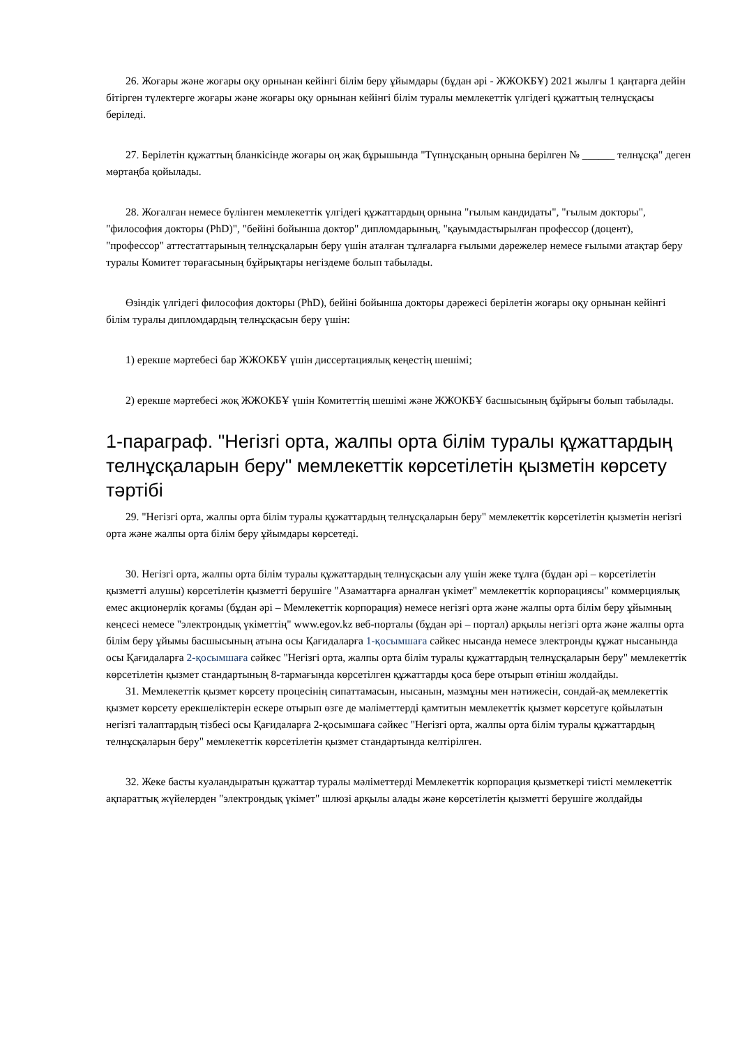26. Жоғары және жоғары оқу орнынан кейінгі білім беру ұйымдары (бұдан әрі - ЖЖОКБҰ) 2021 жылғы 1 қаңтарға дейін бітірген түлектерге жоғары және жоғары оқу орнынан кейінгі білім туралы мемлекеттік үлгідегі құжаттың телнұсқасы беріледі.
27. Берілетін құжаттың бланкісінде жоғары оң жақ бұрышында "Түпнұсқаның орнына берілген № ______ телнұсқа" деген мөртаңба қойылады.
28. Жоғалған немесе бүлінген мемлекеттік үлгідегі құжаттардың орнына "ғылым кандидаты", "ғылым докторы", "философия докторы (PhD)", "бейіні бойынша доктор" дипломдарының, "қауымдастырылған профессор (доцент), "профессор" аттестаттарының телнұсқаларын беру үшін аталған тұлғаларға ғылыми дәрежелер немесе ғылыми атақтар беру туралы Комитет төрағасының бұйрықтары негіздеме болып табылады.
Өзіндік үлгідегі философия докторы (PhD), бейіні бойынша докторы дәрежесі берілетін жоғары оқу орнынан кейінгі білім туралы дипломдардың телнұсқасын беру үшін:
1) ерекше мәртебесі бар ЖЖОКБҰ үшін диссертациялық кеңестің шешімі;
2) ерекше мәртебесі жоқ ЖЖОКБҰ үшін Комитеттің шешімі және ЖЖОКБҰ басшысының бұйрығы болып табылады.
1-параграф. "Негізгі орта, жалпы орта білім туралы құжаттардың телнұсқаларын беру" мемлекеттік көрсетілетін қызметін көрсету тәртібі
29. "Негізгі орта, жалпы орта білім туралы құжаттардың телнұсқаларын беру" мемлекеттік көрсетілетін қызметін негізгі орта және жалпы орта білім беру ұйымдары көрсетеді.
30. Негізгі орта, жалпы орта білім туралы құжаттардың телнұсқасын алу үшін жеке тұлға (бұдан әрі – көрсетілетін қызметті алушы) көрсетілетін қызметті берушіге "Азаматтарға арналған үкімет" мемлекеттік корпорациясы" коммерциялық емес акционерлік қоғамы (бұдан әрі – Мемлекеттік корпорация) немесе негізгі орта және жалпы орта білім беру ұйымның кеңсесі немесе "электрондық үкіметтің" www.egov.kz веб-порталы (бұдан әрі – портал) арқылы негізгі орта және жалпы орта білім беру ұйымы басшысының атына осы Қағидаларға 1-қосымшаға сәйкес нысанда немесе электронды құжат нысанында осы Қағидаларға 2-қосымшаға сәйкес "Негізгі орта, жалпы орта білім туралы құжаттардың телнұсқаларын беру" мемлекеттік көрсетілетін қызмет стандартының 8-тармағында көрсетілген құжаттарды қоса бере отырып өтініш жолдайды.
31. Мемлекеттік қызмет көрсету процесінің сипаттамасын, нысанын, мазмұны мен нәтижесін, сондай-ақ мемлекеттік қызмет көрсету ерекшеліктерін ескере отырып өзге де мәліметтерді қамтитын мемлекеттік қызмет көрсетуге қойылатын негізгі талаптардың тізбесі осы Қағидаларға 2-қосымшаға сәйкес "Негізгі орта, жалпы орта білім туралы құжаттардың телнұсқаларын беру" мемлекеттік көрсетілетін қызмет стандартында келтірілген.
32. Жеке басты куәландыратын құжаттар туралы мәліметтерді Мемлекеттік корпорация қызметкері тиісті мемлекеттік ақпараттық жүйелерден "электрондық үкімет" шлюзі арқылы алады және көрсетілетін қызметті берушіге жолдайды